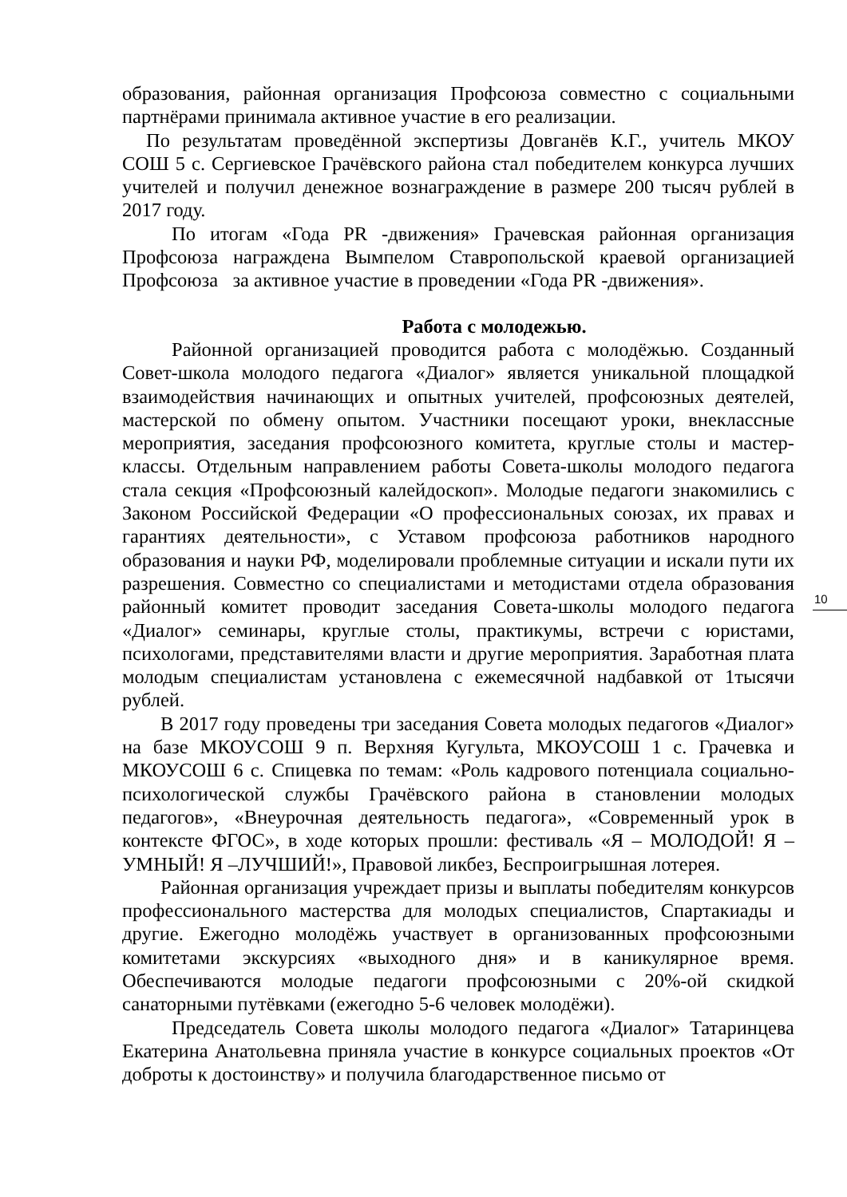образования, районная организация Профсоюза совместно с социальными партнёрами принимала активное участие в его реализации.
По результатам проведённой экспертизы Довганёв К.Г., учитель МКОУ СОШ 5 с. Сергиевское Грачёвского района стал победителем конкурса лучших учителей и получил денежное вознаграждение в размере 200 тысяч рублей в 2017 году.
По итогам «Года PR -движения» Грачевская районная организация Профсоюза награждена Вымпелом Ставропольской краевой организацией Профсоюза за активное участие в проведении «Года PR -движения».
Работа с молодежью.
Районной организацией проводится работа с молодёжью. Созданный Совет-школа молодого педагога «Диалог» является уникальной площадкой взаимодействия начинающих и опытных учителей, профсоюзных деятелей, мастерской по обмену опытом. Участники посещают уроки, внеклассные мероприятия, заседания профсоюзного комитета, круглые столы и мастер-классы. Отдельным направлением работы Совета-школы молодого педагога стала секция «Профсоюзный калейдоскоп». Молодые педагоги знакомились с Законом Российской Федерации «О профессиональных союзах, их правах и гарантиях деятельности», с Уставом профсоюза работников народного образования и науки РФ, моделировали проблемные ситуации и искали пути их разрешения. Совместно со специалистами и методистами отдела образования районный комитет проводит заседания Совета-школы молодого педагога «Диалог» семинары, круглые столы, практикумы, встречи с юристами, психологами, представителями власти и другие мероприятия. Заработная плата молодым специалистам установлена с ежемесячной надбавкой от 1тысячи рублей.
В 2017 году проведены три заседания Совета молодых педагогов «Диалог» на базе МКОУСОШ 9 п. Верхняя Кугульта, МКОУСОШ 1 с. Грачевка и МКОУСОШ 6 с. Спицевка по темам: «Роль кадрового потенциала социально-психологической службы Грачёвского района в становлении молодых педагогов», «Внеурочная деятельность педагога», «Современный урок в контексте ФГОС», в ходе которых прошли: фестиваль «Я – МОЛОДОЙ! Я – УМНЫЙ! Я –ЛУЧШИЙ!», Правовой ликбез, Беспроигрышная лотерея.
Районная организация учреждает призы и выплаты победителям конкурсов профессионального мастерства для молодых специалистов, Спартакиады и другие. Ежегодно молодёжь участвует в организованных профсоюзными комитетами экскурсиях «выходного дня» и в каникулярное время. Обеспечиваются молодые педагоги профсоюзными с 20%-ой скидкой санаторными путёвками (ежегодно 5-6 человек молодёжи).
Председатель Совета школы молодого педагога «Диалог» Татаринцева Екатерина Анатольевна приняла участие в конкурсе социальных проектов «От доброты к достоинству» и получила благодарственное письмо от
10